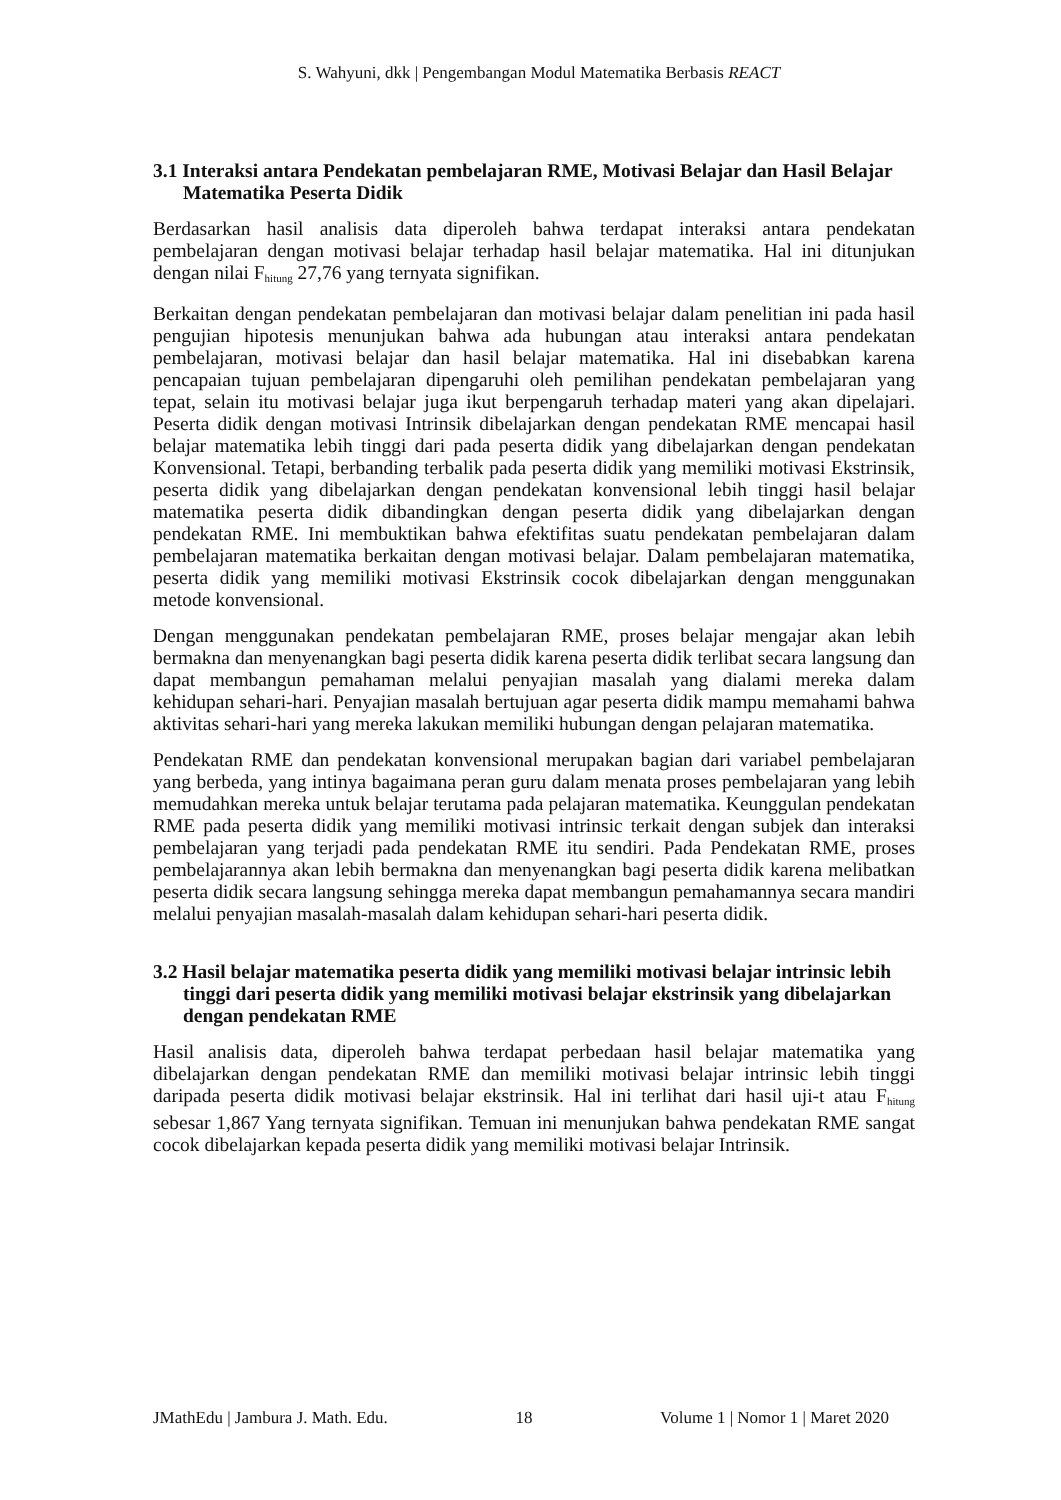S. Wahyuni, dkk | Pengembangan Modul Matematika Berbasis REACT
3.1 Interaksi antara Pendekatan pembelajaran RME, Motivasi Belajar dan Hasil Belajar Matematika Peserta Didik
Berdasarkan hasil analisis data diperoleh bahwa terdapat interaksi antara pendekatan pembelajaran dengan motivasi belajar terhadap hasil belajar matematika. Hal ini ditunjukan dengan nilai F<sub>hitung</sub> 27,76 yang ternyata signifikan.
Berkaitan dengan pendekatan pembelajaran dan motivasi belajar dalam penelitian ini pada hasil pengujian hipotesis menunjukan bahwa ada hubungan atau interaksi antara pendekatan pembelajaran, motivasi belajar dan hasil belajar matematika. Hal ini disebabkan karena pencapaian tujuan pembelajaran dipengaruhi oleh pemilihan pendekatan pembelajaran yang tepat, selain itu motivasi belajar juga ikut berpengaruh terhadap materi yang akan dipelajari. Peserta didik dengan motivasi Intrinsik dibelajarkan dengan pendekatan RME mencapai hasil belajar matematika lebih tinggi dari pada peserta didik yang dibelajarkan dengan pendekatan Konvensional. Tetapi, berbanding terbalik pada peserta didik yang memiliki motivasi Ekstrinsik, peserta didik yang dibelajarkan dengan pendekatan konvensional lebih tinggi hasil belajar matematika peserta didik dibandingkan dengan peserta didik yang dibelajarkan dengan pendekatan RME. Ini membuktikan bahwa efektifitas suatu pendekatan pembelajaran dalam pembelajaran matematika berkaitan dengan motivasi belajar. Dalam pembelajaran matematika, peserta didik yang memiliki motivasi Ekstrinsik cocok dibelajarkan dengan menggunakan metode konvensional.
Dengan menggunakan pendekatan pembelajaran RME, proses belajar mengajar akan lebih bermakna dan menyenangkan bagi peserta didik karena peserta didik terlibat secara langsung dan dapat membangun pemahaman melalui penyajian masalah yang dialami mereka dalam kehidupan sehari-hari. Penyajian masalah bertujuan agar peserta didik mampu memahami bahwa aktivitas sehari-hari yang mereka lakukan memiliki hubungan dengan pelajaran matematika.
Pendekatan RME dan pendekatan konvensional merupakan bagian dari variabel pembelajaran yang berbeda, yang intinya bagaimana peran guru dalam menata proses pembelajaran yang lebih memudahkan mereka untuk belajar terutama pada pelajaran matematika. Keunggulan pendekatan RME pada peserta didik yang memiliki motivasi intrinsic terkait dengan subjek dan interaksi pembelajaran yang terjadi pada pendekatan RME itu sendiri. Pada Pendekatan RME, proses pembelajarannya akan lebih bermakna dan menyenangkan bagi peserta didik karena melibatkan peserta didik secara langsung sehingga mereka dapat membangun pemahamannya secara mandiri melalui penyajian masalah-masalah dalam kehidupan sehari-hari peserta didik.
3.2 Hasil belajar matematika peserta didik yang memiliki motivasi belajar intrinsic lebih tinggi dari peserta didik yang memiliki motivasi belajar ekstrinsik yang dibelajarkan dengan pendekatan RME
Hasil analisis data, diperoleh bahwa terdapat perbedaan hasil belajar matematika yang dibelajarkan dengan pendekatan RME dan memiliki motivasi belajar intrinsic lebih tinggi daripada peserta didik motivasi belajar ekstrinsik. Hal ini terlihat dari hasil uji-t atau F<sub>hitung</sub> sebesar 1,867 Yang ternyata signifikan. Temuan ini menunjukan bahwa pendekatan RME sangat cocok dibelajarkan kepada peserta didik yang memiliki motivasi belajar Intrinsik.
JMathEdu | Jambura J. Math. Edu. 18 Volume 1 | Nomor 1 | Maret 2020